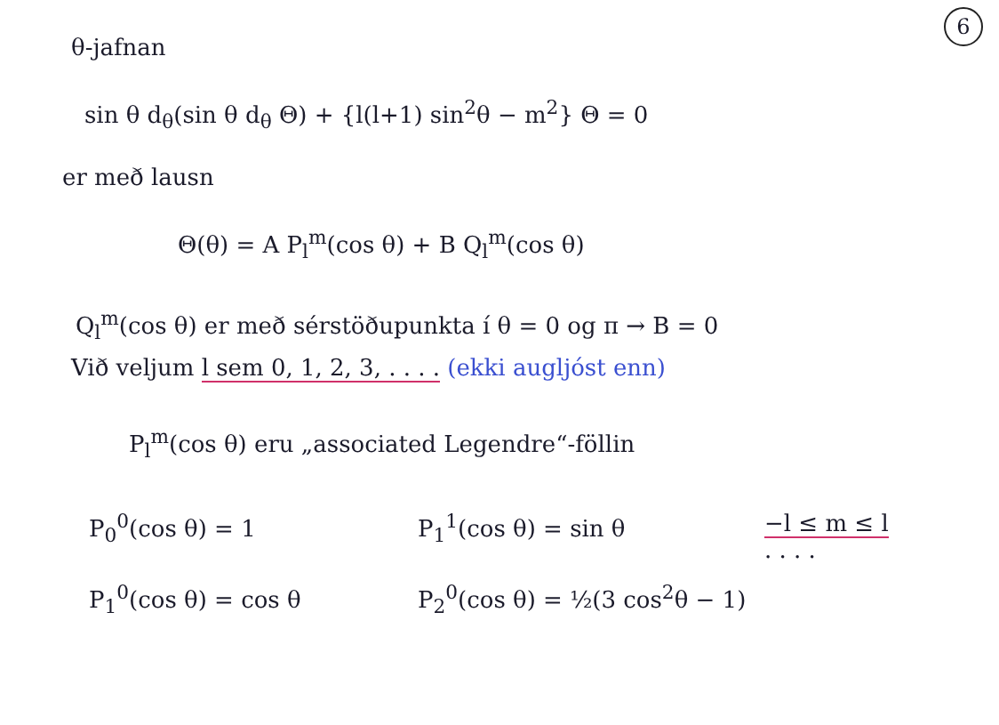6
θ-jafnan
sin θ d<sub>θ</sub>(sin θ d<sub>θ</sub> Θ) + {l(l+1) sin<sup>2</sup>θ − m<sup>2</sup>} Θ = 0
er með lausn
Θ(θ) = A P<sub>l</sub><sup>m</sup>(cos θ) + B Q<sub>l</sub><sup>m</sup>(cos θ)
Q<sub>l</sub><sup>m</sup>(cos θ) er með sérstöðupunkta í θ = 0 og π → B = 0
Við veljum l sem 0, 1, 2, 3, . . . . (ekki augljóst enn)
P<sub>l</sub><sup>m</sup>(cos θ) eru „associated Legendre“-föllin
P<sub>0</sub><sup>0</sup>(cos θ) = 1 P<sub>1</sub><sup>1</sup>(cos θ) = sin θ −l ≤ m ≤ l
. . . .
P<sub>1</sub><sup>0</sup>(cos θ) = cos θ P<sub>2</sub><sup>0</sup>(cos θ) = ½(3 cos<sup>2</sup>θ − 1)